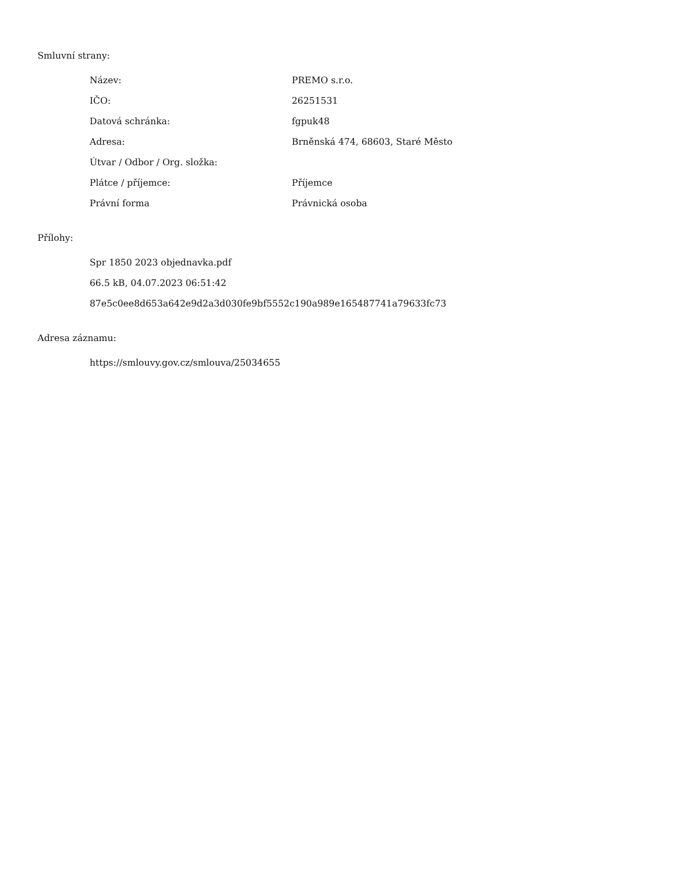Smluvní strany:
| Název: | PREMO s.r.o. |
| IČO: | 26251531 |
| Datová schránka: | fgpuk48 |
| Adresa: | Brněnská 474, 68603, Staré Město |
| Útvar / Odbor / Org. složka: | |
| Plátce / příjemce: | Příjemce |
| Právní forma | Právnická osoba |
Přílohy:
Spr 1850 2023 objednavka.pdf
66.5 kB, 04.07.2023 06:51:42
87e5c0ee8d653a642e9d2a3d030fe9bf5552c190a989e165487741a79633fc73
Adresa záznamu:
https://smlouvy.gov.cz/smlouva/25034655